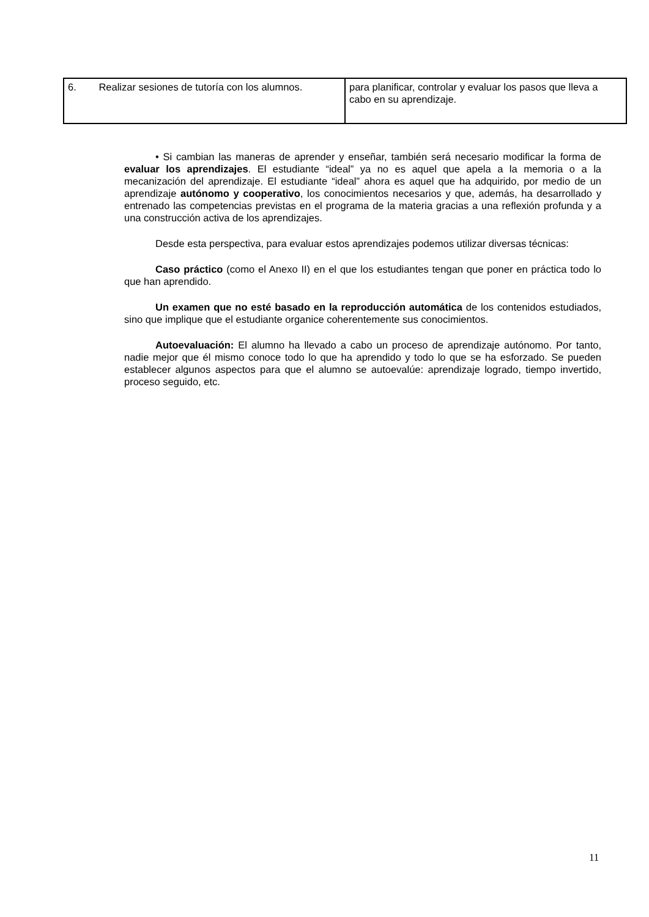| 6. Realizar sesiones de tutoría con los alumnos. | para planificar, controlar y evaluar los pasos que lleva a cabo en su aprendizaje. |
• Si cambian las maneras de aprender y enseñar, también será necesario modificar la forma de evaluar los aprendizajes. El estudiante “ideal” ya no es aquel que apela a la memoria o a la mecanización del aprendizaje. El estudiante “ideal” ahora es aquel que ha adquirido, por medio de un aprendizaje autónomo y cooperativo, los conocimientos necesarios y que, además, ha desarrollado y entrenado las competencias previstas en el programa de la materia gracias a una reflexión profunda y a una construcción activa de los aprendizajes.
Desde esta perspectiva, para evaluar estos aprendizajes podemos utilizar diversas técnicas:
Caso práctico (como el Anexo II) en el que los estudiantes tengan que poner en práctica todo lo que han aprendido.
Un examen que no esté basado en la reproducción automática de los contenidos estudiados, sino que implique que el estudiante organice coherentemente sus conocimientos.
Autoevaluación: El alumno ha llevado a cabo un proceso de aprendizaje autónomo. Por tanto, nadie mejor que él mismo conoce todo lo que ha aprendido y todo lo que se ha esforzado. Se pueden establecer algunos aspectos para que el alumno se autoevalúe: aprendizaje logrado, tiempo invertido, proceso seguido, etc.
11